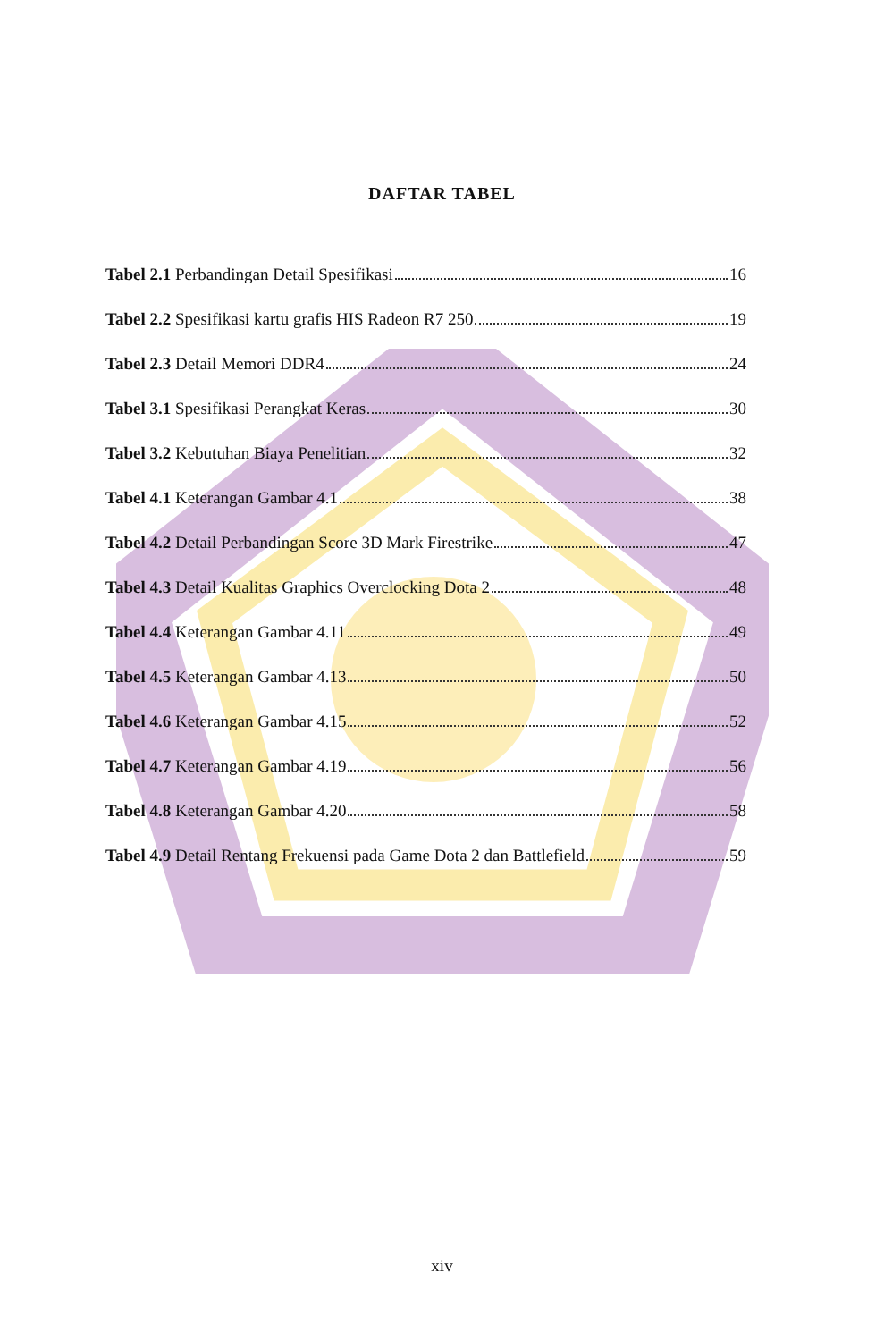DAFTAR TABEL
Tabel 2.1 Perbandingan Detail Spesifikasi 16
Tabel 2.2 Spesifikasi kartu grafis HIS Radeon R7 250 19
Tabel 2.3 Detail Memori DDR4 24
Tabel 3.1 Spesifikasi Perangkat Keras 30
Tabel 3.2 Kebutuhan Biaya Penelitian 32
Tabel 4.1 Keterangan Gambar 4.1 38
Tabel 4.2 Detail Perbandingan Score 3D Mark Firestrike 47
Tabel 4.3 Detail Kualitas Graphics Overclocking Dota 2 48
Tabel 4.4 Keterangan Gambar 4.11 49
Tabel 4.5 Keterangan Gambar 4.13 50
Tabel 4.6 Keterangan Gambar 4.15 52
Tabel 4.7 Keterangan Gambar 4.19 56
Tabel 4.8 Keterangan Gambar 4.20 58
Tabel 4.9 Detail Rentang Frekuensi pada Game Dota 2 dan Battlefield 59
xiv